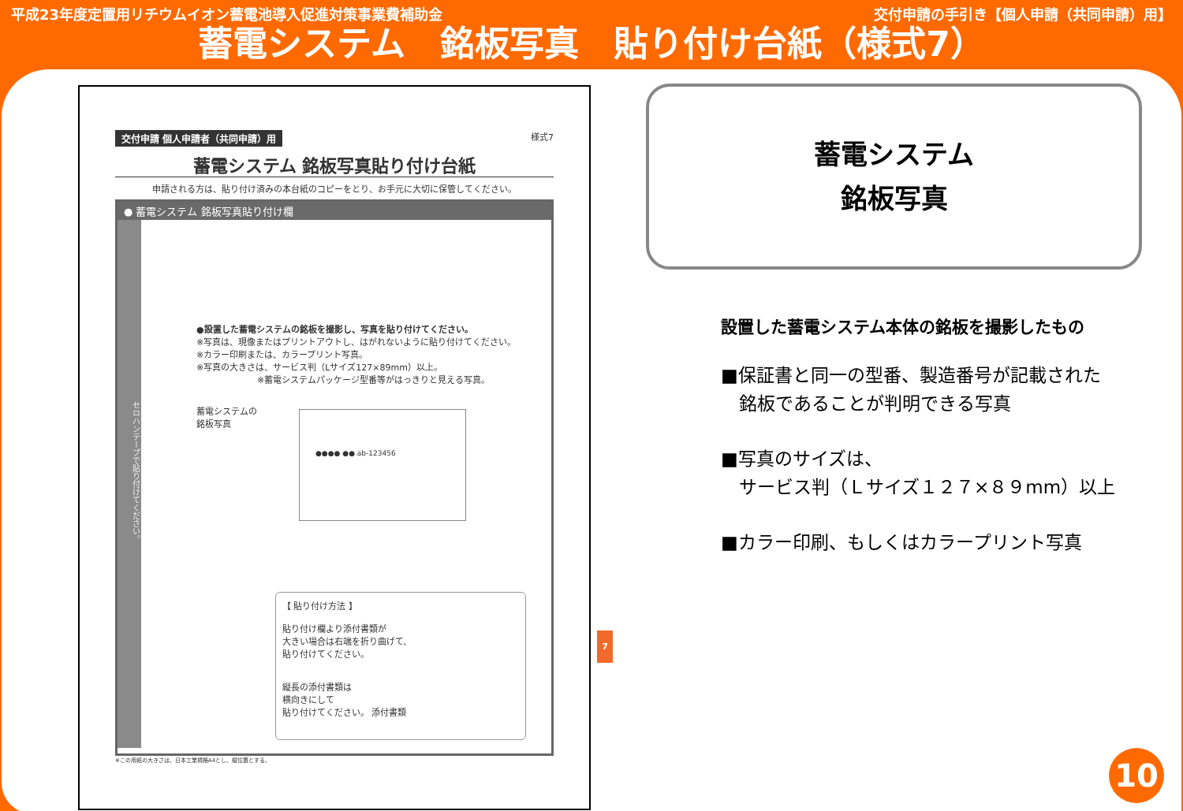平成23年度定置用リチウムイオン蓄電池導入促進対策事業費補助金 交付申請の手引き【個人申請（共同申請）用】
蓄電システム　銘板写真　貼り付け台紙（様式7）
交付申請 個人申請者（共同申請）用 様式7
蓄電システム 銘板写真貼り付け台紙
申請される方は、貼り付け済みの本台紙のコピーをとり、お手元に大切に保管してください。
● 蓄電システム 銘板写真貼り付け欄
セロハンテープで貼り付けてください。
●設置した蓄電システムの銘板を撮影し、写真を貼り付けてください。
※写真は、現像またはプリントアウトし、はがれないように貼り付けてください。
※カラー印刷または、カラープリント写真。
※写真の大きさは、サービス判（Lサイズ127×89mm）以上。
※蓄電システムパッケージ型番等がはっきりと見える写真。
蓄電システムの
銘板写真
●●●● ●● ab-123456
【 貼り付け方法 】
貼り付け欄より添付書類が
大きい場合は右端を折り曲げて、
貼り付けてください。
縦長の添付書類は
横向きにして
貼り付けてください。 添付書類
※この用紙の大きさは、日本工業規格A4とし、縦位置とする。
7
蓄電システム
銘板写真
設置した蓄電システム本体の銘板を撮影したもの
■保証書と同一の型番、製造番号が記載された
　銘板であることが判明できる写真
■写真のサイズは、
　サービス判（Ｌサイズ１２７×８９mm）以上
■カラー印刷、もしくはカラープリント写真
10